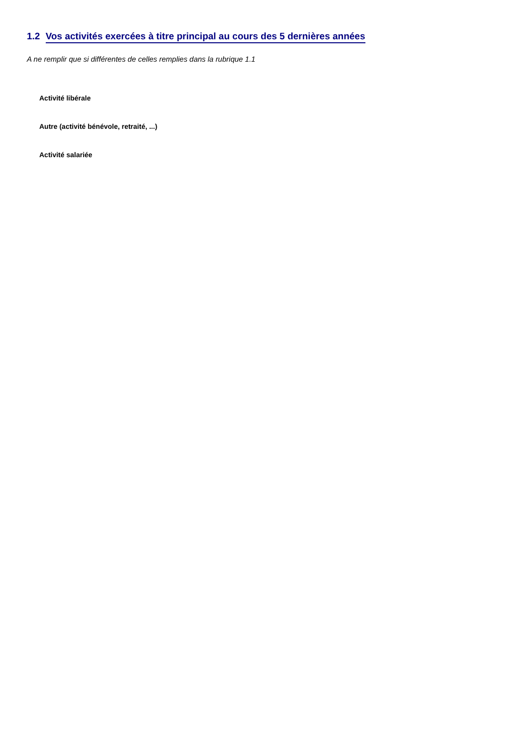1.2 Vos activités exercées à titre principal au cours des 5 dernières années
A ne remplir que si différentes de celles remplies dans la rubrique 1.1
Activité libérale
Autre (activité bénévole, retraité, ...)
Activité salariée